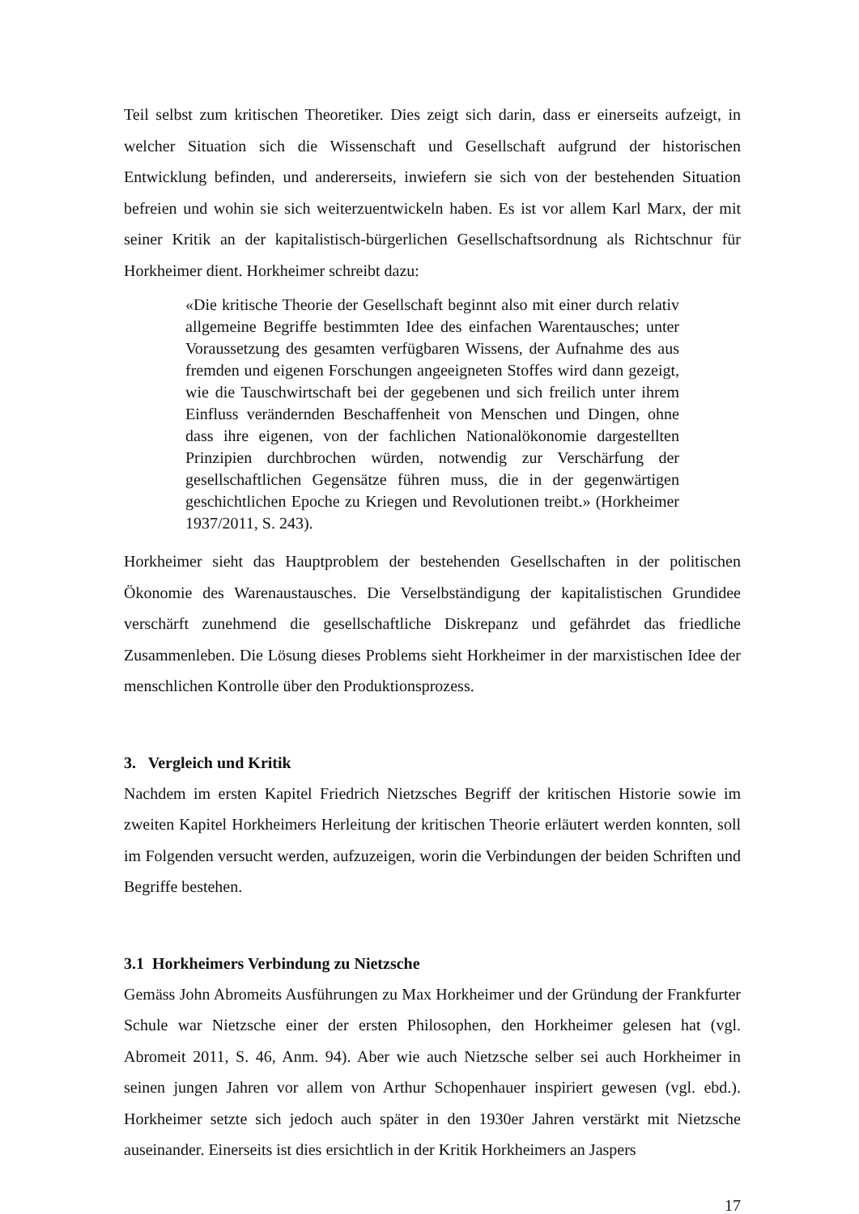Teil selbst zum kritischen Theoretiker. Dies zeigt sich darin, dass er einerseits aufzeigt, in welcher Situation sich die Wissenschaft und Gesellschaft aufgrund der historischen Entwicklung befinden, und andererseits, inwiefern sie sich von der bestehenden Situation befreien und wohin sie sich weiterzuentwickeln haben. Es ist vor allem Karl Marx, der mit seiner Kritik an der kapitalistisch-bürgerlichen Gesellschaftsordnung als Richtschnur für Horkheimer dient. Horkheimer schreibt dazu:
«Die kritische Theorie der Gesellschaft beginnt also mit einer durch relativ allgemeine Begriffe bestimmten Idee des einfachen Warentausches; unter Voraussetzung des gesamten verfügbaren Wissens, der Aufnahme des aus fremden und eigenen Forschungen angeeigneten Stoffes wird dann gezeigt, wie die Tauschwirtschaft bei der gegebenen und sich freilich unter ihrem Einfluss verändernden Beschaffenheit von Menschen und Dingen, ohne dass ihre eigenen, von der fachlichen Nationalökonomie dargestellten Prinzipien durchbrochen würden, notwendig zur Verschärfung der gesellschaftlichen Gegensätze führen muss, die in der gegenwärtigen geschichtlichen Epoche zu Kriegen und Revolutionen treibt.» (Horkheimer 1937/2011, S. 243).
Horkheimer sieht das Hauptproblem der bestehenden Gesellschaften in der politischen Ökonomie des Warenaustausches. Die Verselbständigung der kapitalistischen Grundidee verschärft zunehmend die gesellschaftliche Diskrepanz und gefährdet das friedliche Zusammenleben. Die Lösung dieses Problems sieht Horkheimer in der marxistischen Idee der menschlichen Kontrolle über den Produktionsprozess.
3. Vergleich und Kritik
Nachdem im ersten Kapitel Friedrich Nietzsches Begriff der kritischen Historie sowie im zweiten Kapitel Horkheimers Herleitung der kritischen Theorie erläutert werden konnten, soll im Folgenden versucht werden, aufzuzeigen, worin die Verbindungen der beiden Schriften und Begriffe bestehen.
3.1 Horkheimers Verbindung zu Nietzsche
Gemäss John Abromeits Ausführungen zu Max Horkheimer und der Gründung der Frankfurter Schule war Nietzsche einer der ersten Philosophen, den Horkheimer gelesen hat (vgl. Abromeit 2011, S. 46, Anm. 94). Aber wie auch Nietzsche selber sei auch Horkheimer in seinen jungen Jahren vor allem von Arthur Schopenhauer inspiriert gewesen (vgl. ebd.). Horkheimer setzte sich jedoch auch später in den 1930er Jahren verstärkt mit Nietzsche auseinander. Einerseits ist dies ersichtlich in der Kritik Horkheimers an Jaspers
17